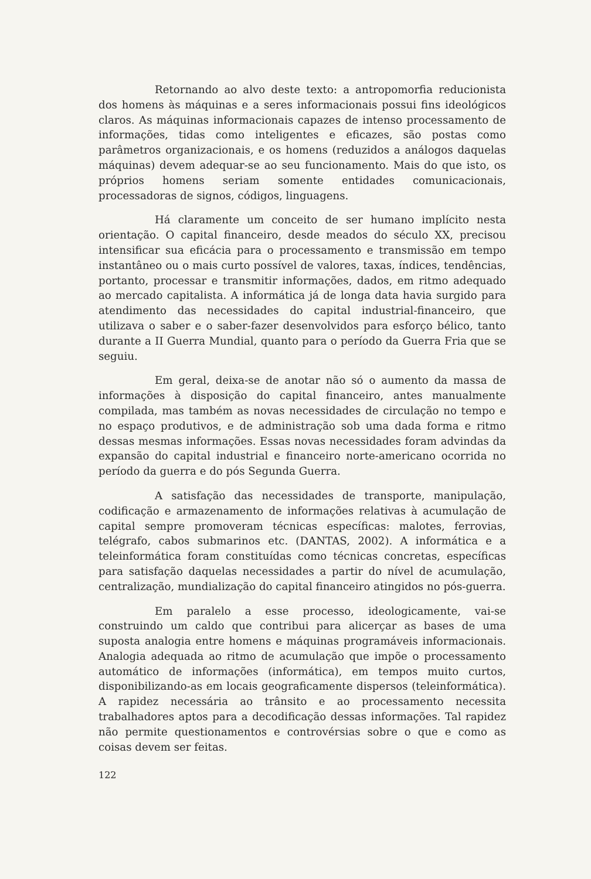Retornando ao alvo deste texto: a antropomorfia reducionista dos homens às máquinas e a seres informacionais possui fins ideológicos claros. As máquinas informacionais capazes de intenso processamento de informações, tidas como inteligentes e eficazes, são postas como parâmetros organizacionais, e os homens (reduzidos a análogos daquelas máquinas) devem adequar-se ao seu funcionamento. Mais do que isto, os próprios homens seriam somente entidades comunicacionais, processadoras de signos, códigos, linguagens.
Há claramente um conceito de ser humano implícito nesta orientação. O capital financeiro, desde meados do século XX, precisou intensificar sua eficácia para o processamento e transmissão em tempo instantâneo ou o mais curto possível de valores, taxas, índices, tendências, portanto, processar e transmitir informações, dados, em ritmo adequado ao mercado capitalista. A informática já de longa data havia surgido para atendimento das necessidades do capital industrial-financeiro, que utilizava o saber e o saber-fazer desenvolvidos para esforço bélico, tanto durante a II Guerra Mundial, quanto para o período da Guerra Fria que se seguiu.
Em geral, deixa-se de anotar não só o aumento da massa de informações à disposição do capital financeiro, antes manualmente compilada, mas também as novas necessidades de circulação no tempo e no espaço produtivos, e de administração sob uma dada forma e ritmo dessas mesmas informações. Essas novas necessidades foram advindas da expansão do capital industrial e financeiro norte-americano ocorrida no período da guerra e do pós Segunda Guerra.
A satisfação das necessidades de transporte, manipulação, codificação e armazenamento de informações relativas à acumulação de capital sempre promoveram técnicas específicas: malotes, ferrovias, telégrafo, cabos submarinos etc. (DANTAS, 2002). A informática e a teleinformática foram constituídas como técnicas concretas, específicas para satisfação daquelas necessidades a partir do nível de acumulação, centralização, mundialização do capital financeiro atingidos no pós-guerra.
Em paralelo a esse processo, ideologicamente, vai-se construindo um caldo que contribui para alicerçar as bases de uma suposta analogia entre homens e máquinas programáveis informacionais. Analogia adequada ao ritmo de acumulação que impõe o processamento automático de informações (informática), em tempos muito curtos, disponibilizando-as em locais geograficamente dispersos (teleinformática). A rapidez necessária ao trânsito e ao processamento necessita trabalhadores aptos para a decodificação dessas informações. Tal rapidez não permite questionamentos e controvérsias sobre o que e como as coisas devem ser feitas.
122